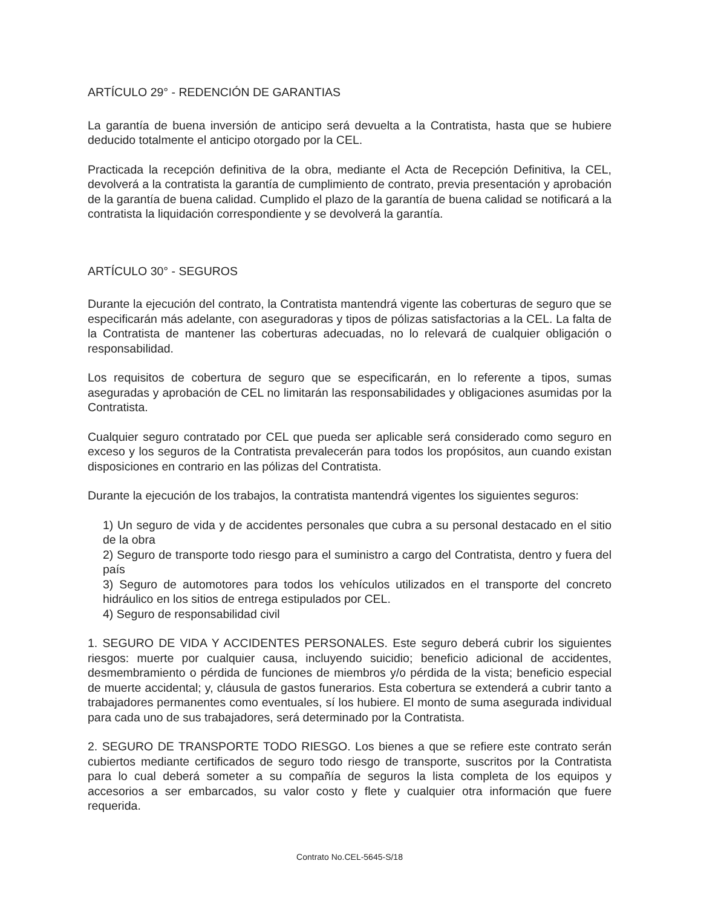ARTÍCULO 29° - REDENCIÓN DE GARANTIAS
La garantía de buena inversión de anticipo será devuelta a la Contratista, hasta que se hubiere deducido totalmente el anticipo otorgado por la CEL.
Practicada la recepción definitiva de la obra, mediante el Acta de Recepción Definitiva, la CEL, devolverá a la contratista la garantía de cumplimiento de contrato, previa presentación y aprobación de la garantía de buena calidad. Cumplido el plazo de la garantía de buena calidad se notificará a la contratista la liquidación correspondiente y se devolverá la garantía.
ARTÍCULO 30° - SEGUROS
Durante la ejecución del contrato, la Contratista mantendrá vigente las coberturas de seguro que se especificarán más adelante, con aseguradoras y tipos de pólizas satisfactorias a la CEL. La falta de la Contratista de mantener las coberturas adecuadas, no lo relevará de cualquier obligación o responsabilidad.
Los requisitos de cobertura de seguro que se especificarán, en lo referente a tipos, sumas aseguradas y aprobación de CEL no limitarán las responsabilidades y obligaciones asumidas por la Contratista.
Cualquier seguro contratado por CEL que pueda ser aplicable será considerado como seguro en exceso y los seguros de la Contratista prevalecerán para todos los propósitos, aun cuando existan disposiciones en contrario en las pólizas del Contratista.
Durante la ejecución de los trabajos, la contratista mantendrá vigentes los siguientes seguros:
1) Un seguro de vida y de accidentes personales que cubra a su personal destacado en el sitio de la obra
2) Seguro de transporte todo riesgo para el suministro a cargo del Contratista, dentro y fuera del país
3) Seguro de automotores para todos los vehículos utilizados en el transporte del concreto hidráulico en los sitios de entrega estipulados por CEL.
4) Seguro de responsabilidad civil
1. SEGURO DE VIDA Y ACCIDENTES PERSONALES. Este seguro deberá cubrir los siguientes riesgos: muerte por cualquier causa, incluyendo suicidio; beneficio adicional de accidentes, desmembramiento o pérdida de funciones de miembros y/o pérdida de la vista; beneficio especial de muerte accidental; y, cláusula de gastos funerarios. Esta cobertura se extenderá a cubrir tanto a trabajadores permanentes como eventuales, sí los hubiere. El monto de suma asegurada individual para cada uno de sus trabajadores, será determinado por la Contratista.
2. SEGURO DE TRANSPORTE TODO RIESGO. Los bienes a que se refiere este contrato serán cubiertos mediante certificados de seguro todo riesgo de transporte, suscritos por la Contratista para lo cual deberá someter a su compañía de seguros la lista completa de los equipos y accesorios a ser embarcados, su valor costo y flete y cualquier otra información que fuere requerida.
Contrato No.CEL-5645-S/18